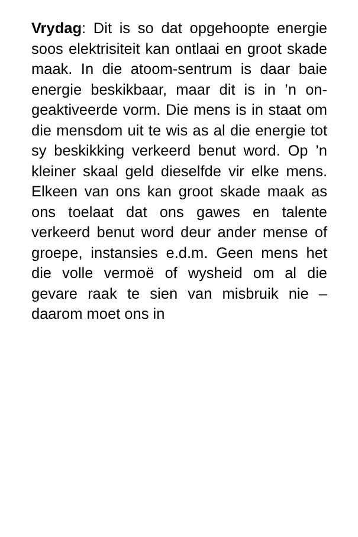Vrydag: Dit is so dat opgehoopte energie soos elektrisiteit kan ontlaai en groot skade maak. In die atoom-sentrum is daar baie energie beskikbaar, maar dit is in ’n on-geaktiveerde vorm. Die mens is in staat om die mensdom uit te wis as al die energie tot sy beskikking verkeerd benut word. Op ’n kleiner skaal geld dieselfde vir elke mens. Elkeen van ons kan groot skade maak as ons toelaat dat ons gawes en talente verkeerd benut word deur ander mense of groepe, instansies e.d.m. Geen mens het die volle vermoë of wysheid om al die gevare raak te sien van misbruik nie – daarom moet ons in